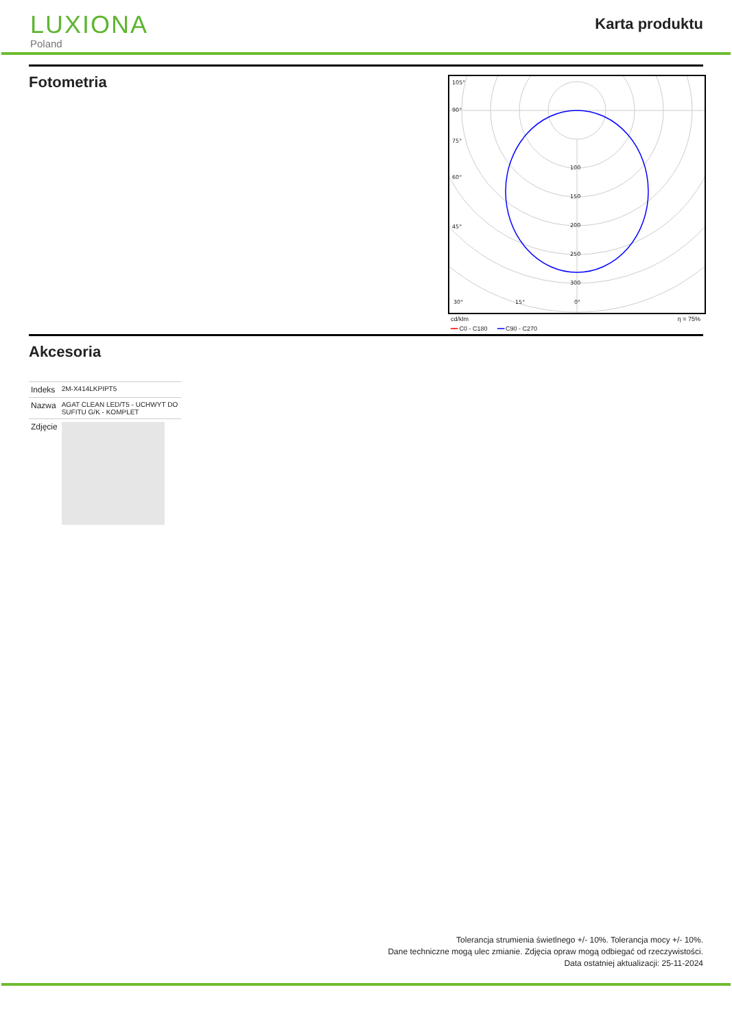LUXIONA
Poland
Karta produktu
Fotometria
105°
90°
75°
60°
45°
30°
15°
0°
100
150
200
250
300
cd/klm η = 75%
━━ C0 - C180 ━━ C90 - C270
Akcesoria
| Indeks | 2M-X414LKPIPT5 |
| Nazwa | AGAT CLEAN LED/T5 - UCHWYT DO SUFITU G/K - KOMPLET |
| Zdjęcie | |
Tolerancja strumienia świetlnego +/- 10%. Tolerancja mocy +/- 10%.
Dane techniczne mogą ulec zmianie. Zdjęcia opraw mogą odbiegać od rzeczywistości.
Data ostatniej aktualizacji: 25-11-2024